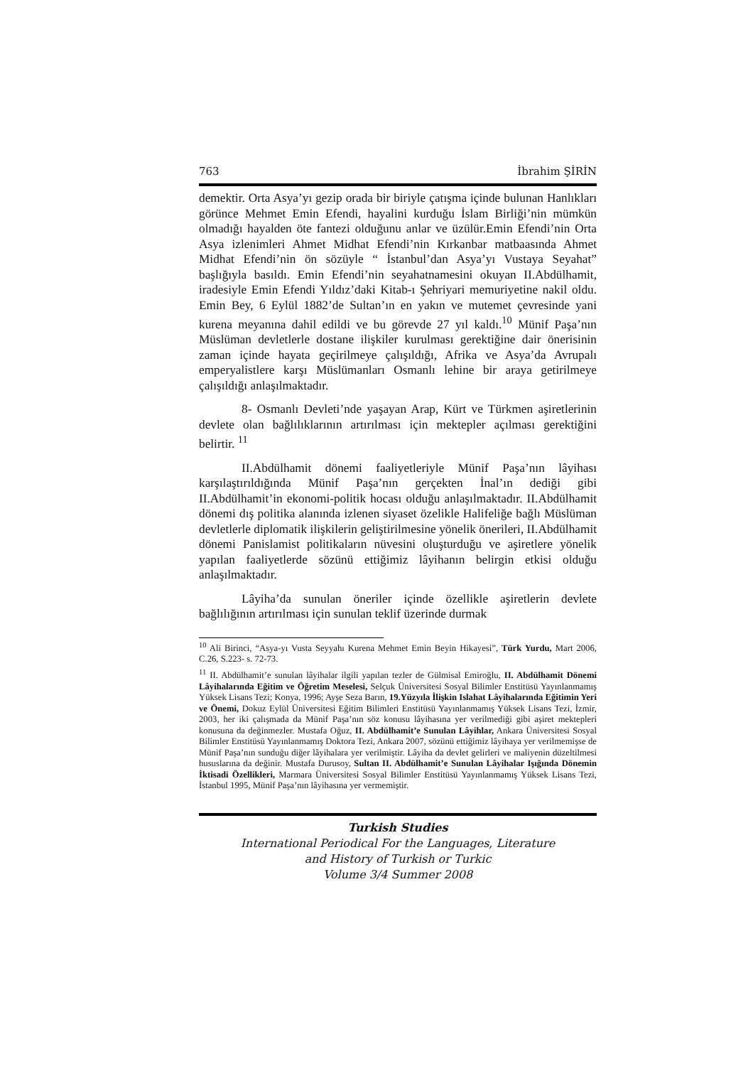763 İbrahim ŞİRİN
demektir. Orta Asya’yı gezip orada bir biriyle çatışma içinde bulunan Hanlıkları görünce Mehmet Emin Efendi, hayalini kurduğu İslam Birliği’nin mümkün olmadığı hayalden öte fantezi olduğunu anlar ve üzülür.Emin Efendi’nin Orta Asya izlenimleri Ahmet Midhat Efendi’nin Kırkanbar matbaasında Ahmet Midhat Efendi’nin ön sözüyle “ İstanbul’dan Asya’yı Vustaya Seyahat” başlığıyla basıldı. Emin Efendi’nin seyahatnamesini okuyan II.Abdülhamit, iradesiyle Emin Efendi Yıldız’daki Kitab-ı Şehriyari memuriyetine nakil oldu. Emin Bey, 6 Eylül 1882’de Sultan’ın en yakın ve mutemet çevresinde yani kurena meyanına dahil edildi ve bu görevde 27 yıl kaldı.<sup>10</sup> Münif Paşa’nın Müslüman devletlerle dostane ilişkiler kurulması gerektiğine dair önerisinin zaman içinde hayata geçirilmeye çalışıldığı, Afrika ve Asya’da Avrupalı emperyalistlere karşı Müslümanları Osmanlı lehine bir araya getirilmeye çalışıldığı anlaşılmaktadır.
8- Osmanlı Devleti’nde yaşayan Arap, Kürt ve Türkmen aşiretlerinin devlete olan bağlılıklarının artırılması için mektepler açılması gerektiğini belirtir. <sup>11</sup>
II.Abdülhamit dönemi faaliyetleriyle Münif Paşa’nın lâyihası karşılaştırıldığında Münif Paşa’nın gerçekten İnal’ın dediği gibi II.Abdülhamit’in ekonomi-politik hocası olduğu anlaşılmaktadır. II.Abdülhamit dönemi dış politika alanında izlenen siyaset özelikle Halifeliğe bağlı Müslüman devletlerle diplomatik ilişkilerin geliştirilmesine yönelik önerileri, II.Abdülhamit dönemi Panislamist politikaların nüvesini oluşturduğu ve aşiretlere yönelik yapılan faaliyetlerde sözünü ettiğimiz lâyihanın belirgin etkisi olduğu anlaşılmaktadır.
Lâyiha’da sunulan öneriler içinde özellikle aşiretlerin devlete bağlılığının artırılması için sunulan teklif üzerinde durmak
<sup>10</sup> Ali Birinci, “Asya-yı Vusta Seyyahı Kurena Mehmet Emin Beyin Hikayesi”, Türk Yurdu, Mart 2006, C.26, S.223- s. 72-73.
<sup>11</sup> II. Abdülhamit’e sunulan lâyihalar ilgili yapılan tezler de Gülmisal Emiroğlu, II. Abdülhamit Dönemi Lâyihalarında Eğitim ve Öğretim Meselesi, Selçuk Üniversitesi Sosyal Bilimler Enstitüsü Yayınlanmamış Yüksek Lisans Tezi; Konya, 1996; Ayşe Seza Barın, 19.Yüzyıla İlişkin Islahat Lâyihalarında Eğitimin Yeri ve Önemi, Dokuz Eylül Üniversitesi Eğitim Bilimleri Enstitüsü Yayınlanmamış Yüksek Lisans Tezi, İzmir, 2003, her iki çalışmada da Münif Paşa’nın söz konusu lâyihasına yer verilmediği gibi aşiret mektepleri konusuna da değinmezler. Mustafa Oğuz, II. Abdülhamit’e Sunulan Lâyihlar, Ankara Üniversitesi Sosyal Bilimler Enstitüsü Yayınlanmamış Doktora Tezi, Ankara 2007, sözünü ettiğimiz lâyihaya yer verilmemişse de Münif Paşa’nın sunduğu diğer lâyihalara yer verilmiştir. Lâyiha da devlet gelirleri ve maliyenin düzeltilmesi hususlarına da değinir. Mustafa Durusoy, Sultan II. Abdülhamit’e Sunulan Lâyihalar Işığında Dönemin İktisadi Özellikleri, Marmara Üniversitesi Sosyal Bilimler Enstitüsü Yayınlanmamış Yüksek Lisans Tezi, İstanbul 1995, Münif Paşa’nın lâyihasına yer vermemiştir.
Turkish Studies
International Periodical For the Languages, Literature
and History of Turkish or Turkic
Volume 3/4 Summer 2008